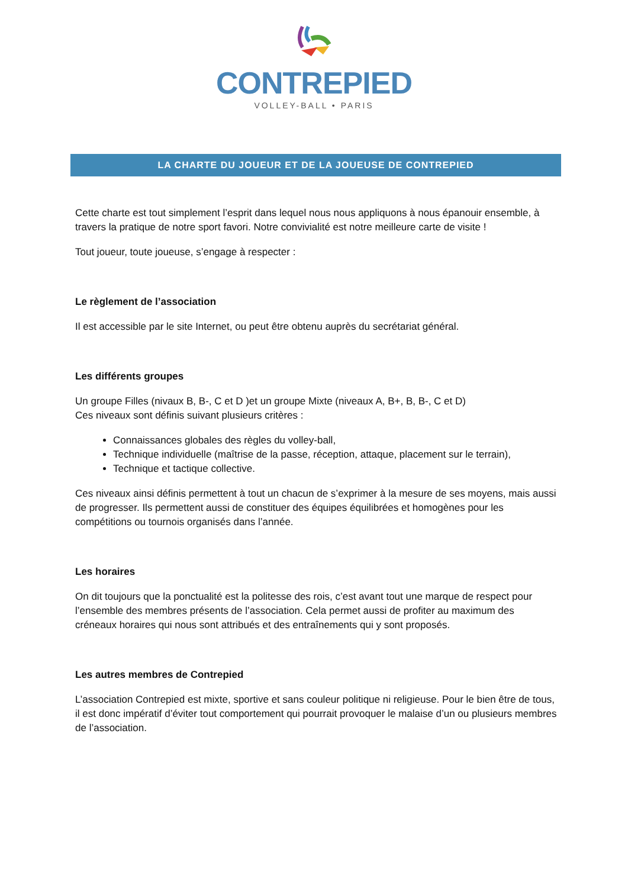CONTREPIED
VOLLEY-BALL • PARIS
LA CHARTE DU JOUEUR ET DE LA JOUEUSE DE CONTREPIED
Cette charte est tout simplement l’esprit dans lequel nous nous appliquons à nous épanouir ensemble, à travers la pratique de notre sport favori. Notre convivialité est notre meilleure carte de visite !
Tout joueur, toute joueuse, s’engage à respecter :
Le règlement de l’association
Il est accessible par le site Internet, ou peut être obtenu auprès du secrétariat général.
Les différents groupes
Un groupe Filles (nivaux B, B-, C et D )et un groupe Mixte (niveaux A, B+, B, B-, C et D)
Ces niveaux sont définis suivant plusieurs critères :
Connaissances globales des règles du volley-ball,
Technique individuelle (maîtrise de la passe, réception, attaque, placement sur le terrain),
Technique et tactique collective.
Ces niveaux ainsi définis permettent à tout un chacun de s’exprimer à la mesure de ses moyens, mais aussi de progresser. Ils permettent aussi de constituer des équipes équilibrées et homogènes pour les compétitions ou tournois organisés dans l’année.
Les horaires
On dit toujours que la ponctualité est la politesse des rois, c’est avant tout une marque de respect pour l’ensemble des membres présents de l’association. Cela permet aussi de profiter au maximum des créneaux horaires qui nous sont attribués et des entraînements qui y sont proposés.
Les autres membres de Contrepied
L’association Contrepied est mixte, sportive et sans couleur politique ni religieuse. Pour le bien être de tous, il est donc impératif d’éviter tout comportement qui pourrait provoquer le malaise d’un ou plusieurs membres de l’association.